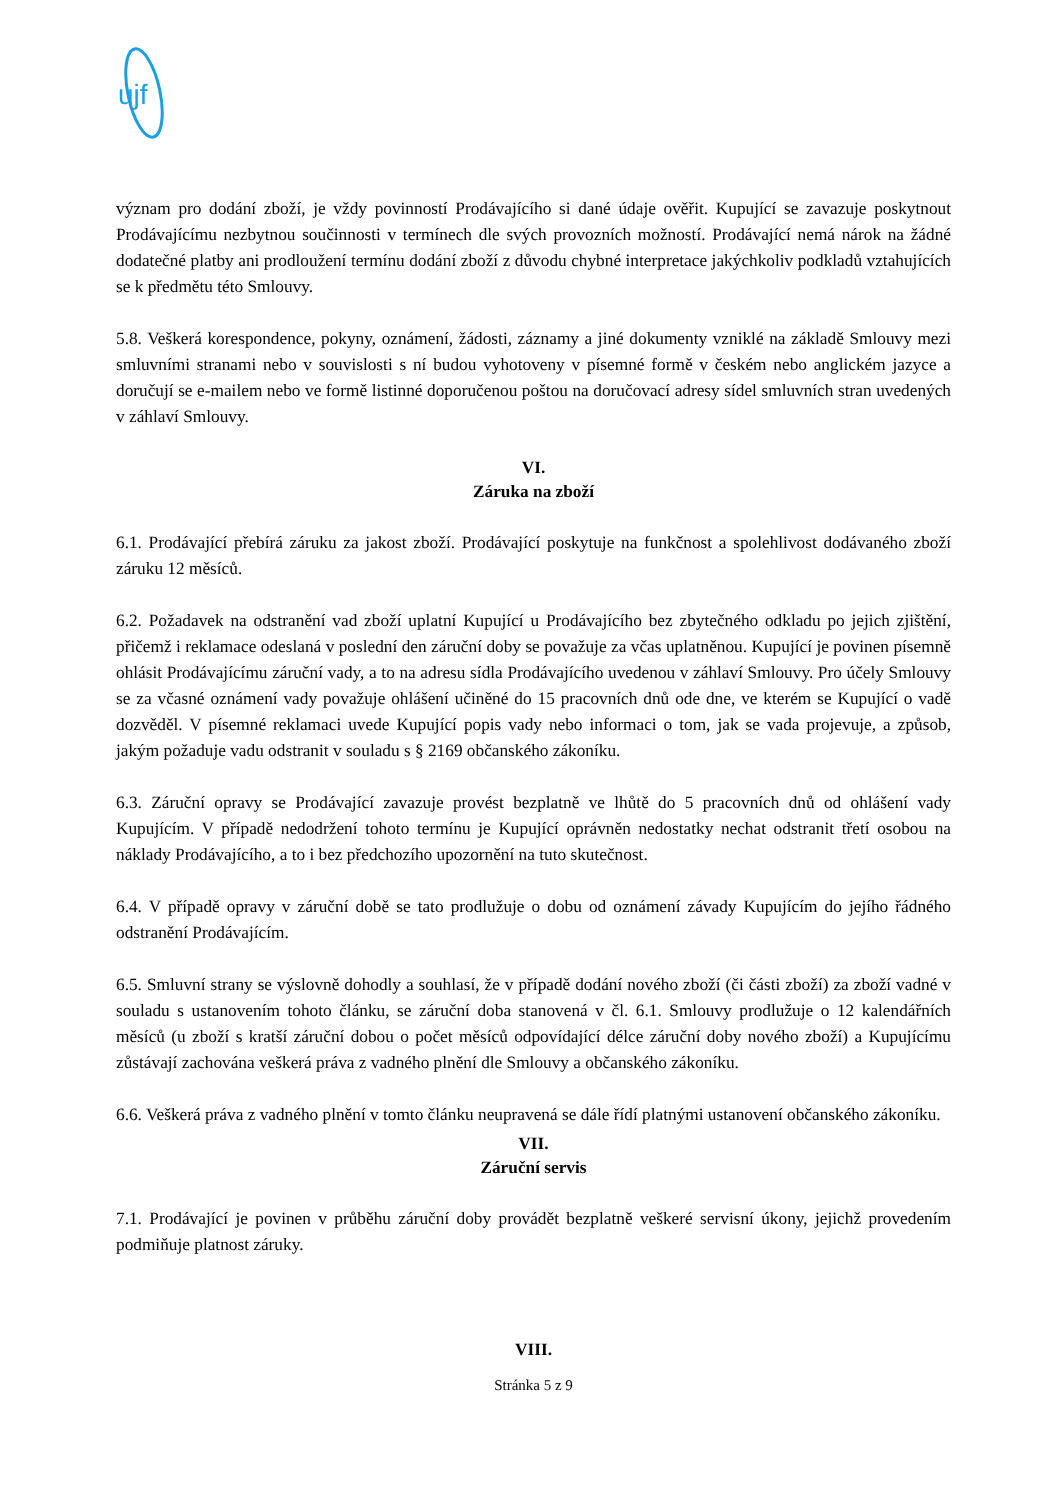ujf
význam pro dodání zboží, je vždy povinností Prodávajícího si dané údaje ověřit. Kupující se zavazuje poskytnout Prodávajícímu nezbytnou součinnosti v termínech dle svých provozních možností. Prodávající nemá nárok na žádné dodatečné platby ani prodloužení termínu dodání zboží z důvodu chybné interpretace jakýchkoliv podkladů vztahujících se k předmětu této Smlouvy.
5.8. Veškerá korespondence, pokyny, oznámení, žádosti, záznamy a jiné dokumenty vzniklé na základě Smlouvy mezi smluvními stranami nebo v souvislosti s ní budou vyhotoveny v písemné formě v českém nebo anglickém jazyce a doručují se e-mailem nebo ve formě listinné doporučenou poštou na doručovací adresy sídel smluvních stran uvedených v záhlaví Smlouvy.
VI.
Záruka na zboží
6.1. Prodávající přebírá záruku za jakost zboží. Prodávající poskytuje na funkčnost a spolehlivost dodávaného zboží záruku 12 měsíců.
6.2. Požadavek na odstranění vad zboží uplatní Kupující u Prodávajícího bez zbytečného odkladu po jejich zjištění, přičemž i reklamace odeslaná v poslední den záruční doby se považuje za včas uplatněnou. Kupující je povinen písemně ohlásit Prodávajícímu záruční vady, a to na adresu sídla Prodávajícího uvedenou v záhlaví Smlouvy. Pro účely Smlouvy se za včasné oznámení vady považuje ohlášení učiněné do 15 pracovních dnů ode dne, ve kterém se Kupující o vadě dozvěděl. V písemné reklamaci uvede Kupující popis vady nebo informaci o tom, jak se vada projevuje, a způsob, jakým požaduje vadu odstranit v souladu s § 2169 občanského zákoníku.
6.3. Záruční opravy se Prodávající zavazuje provést bezplatně ve lhůtě do 5 pracovních dnů od ohlášení vady Kupujícím. V případě nedodržení tohoto termínu je Kupující oprávněn nedostatky nechat odstranit třetí osobou na náklady Prodávajícího, a to i bez předchozího upozornění na tuto skutečnost.
6.4. V případě opravy v záruční době se tato prodlužuje o dobu od oznámení závady Kupujícím do jejího řádného odstranění Prodávajícím.
6.5. Smluvní strany se výslovně dohodly a souhlasí, že v případě dodání nového zboží (či části zboží) za zboží vadné v souladu s ustanovením tohoto článku, se záruční doba stanovená v čl. 6.1. Smlouvy prodlužuje o 12 kalendářních měsíců (u zboží s kratší záruční dobou o počet měsíců odpovídající délce záruční doby nového zboží) a Kupujícímu zůstávají zachována veškerá práva z vadného plnění dle Smlouvy a občanského zákoníku.
6.6. Veškerá práva z vadného plnění v tomto článku neupravená se dále řídí platnými ustanovení občanského zákoníku.
VII.
Záruční servis
7.1. Prodávající je povinen v průběhu záruční doby provádět bezplatně veškeré servisní úkony, jejichž provedením podmiňuje platnost záruky.
VIII.
Stránka 5 z 9